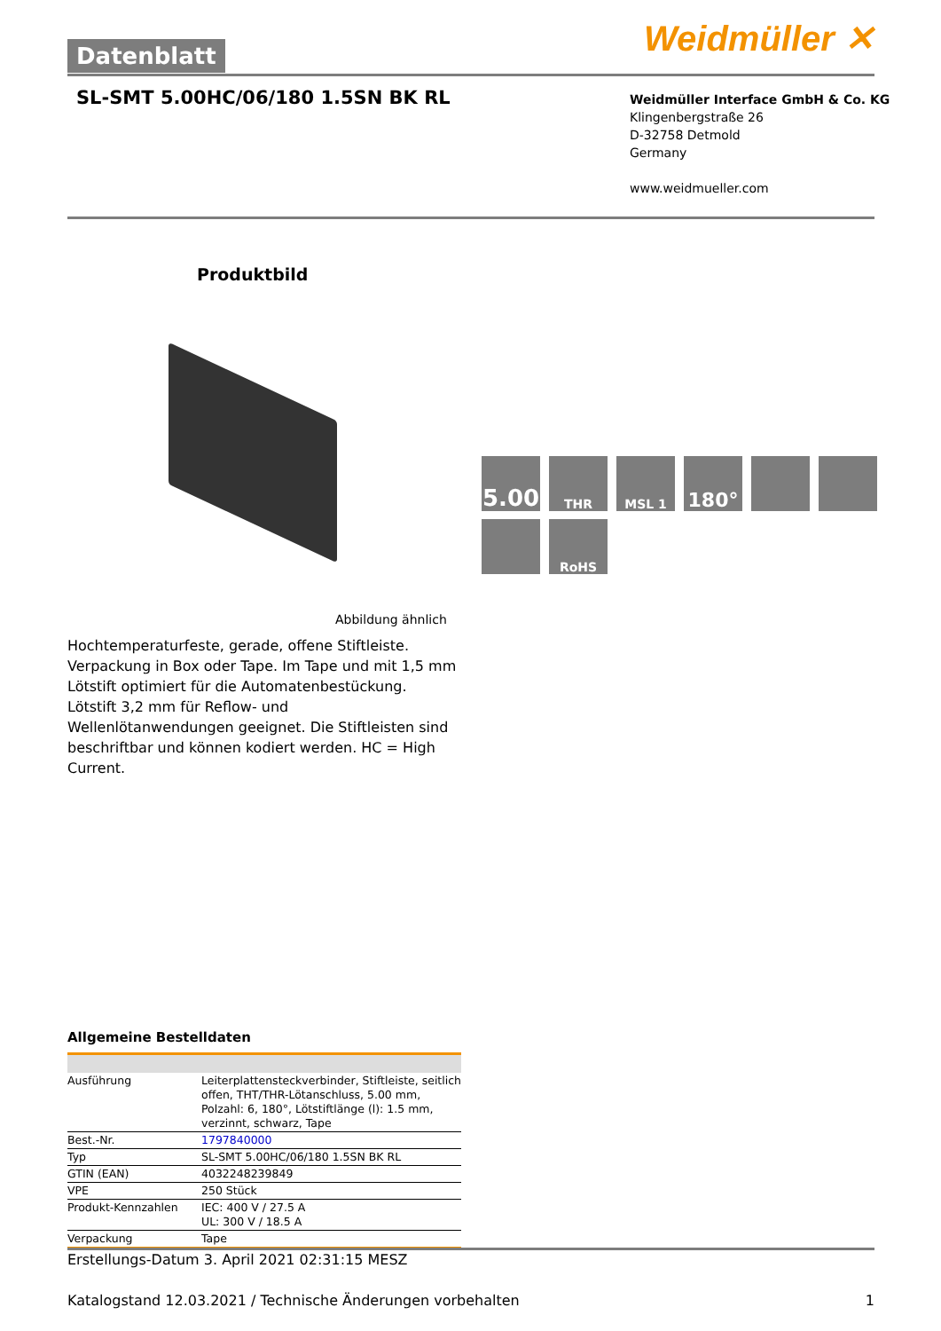Weidmüller ✕ Datenblatt
SL-SMT 5.00HC/06/180 1.5SN BK RL
Weidmüller Interface GmbH & Co. KG
Klingenbergstraße 26
D-32758 Detmold
Germany
www.weidmueller.com
Produktbild
5.00
THR
MSL 1
180°
RoHS
Abbildung ähnlich
Hochtemperaturfeste, gerade, offene Stiftleiste. Verpackung in Box oder Tape. Im Tape und mit 1,5 mm Lötstift optimiert für die Automatenbestückung. Lötstift 3,2 mm für Reflow- und Wellenlötanwendungen geeignet. Die Stiftleisten sind beschriftbar und können kodiert werden. HC = High Current.
Allgemeine Bestelldaten
| Ausführung | Leiterplattensteckverbinder, Stiftleiste, seitlich offen, THT/THR-Lötanschluss, 5.00 mm, Polzahl: 6, 180°, Lötstiftlänge (l): 1.5 mm, verzinnt, schwarz, Tape |
| Best.-Nr. | 1797840000 |
| Typ | SL-SMT 5.00HC/06/180 1.5SN BK RL |
| GTIN (EAN) | 4032248239849 |
| VPE | 250 Stück |
| Produkt-Kennzahlen | IEC: 400 V / 27.5 A UL: 300 V / 18.5 A |
| Verpackung | Tape |
Erstellungs-Datum 3. April 2021 02:31:15 MESZ
Katalogstand 12.03.2021 / Technische Änderungen vorbehalten 1